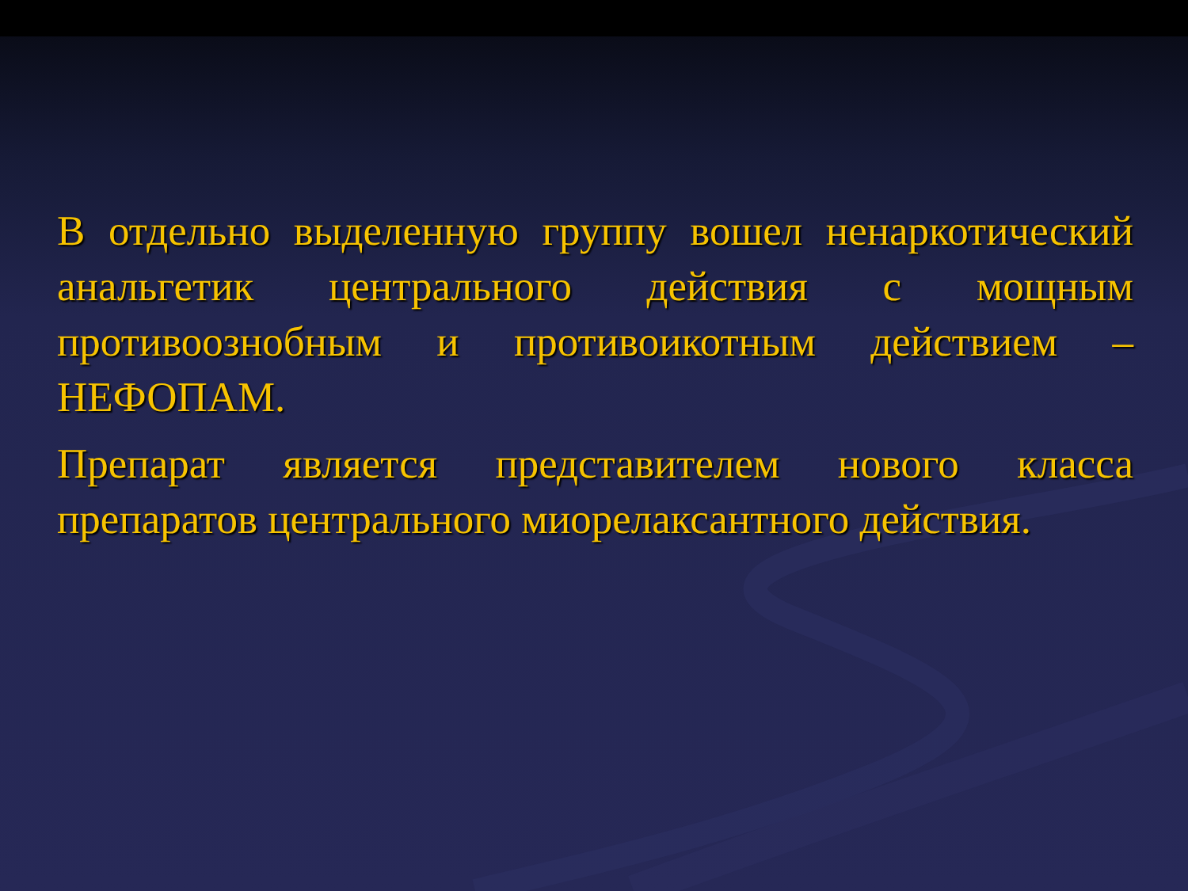В отдельно выделенную группу вошел ненаркотический анальгетик центрального действия с мощным противоознобным и противоикотным действием – НЕФОПАМ.
Препарат является представителем нового класса препаратов центрального миорелаксантного действия.